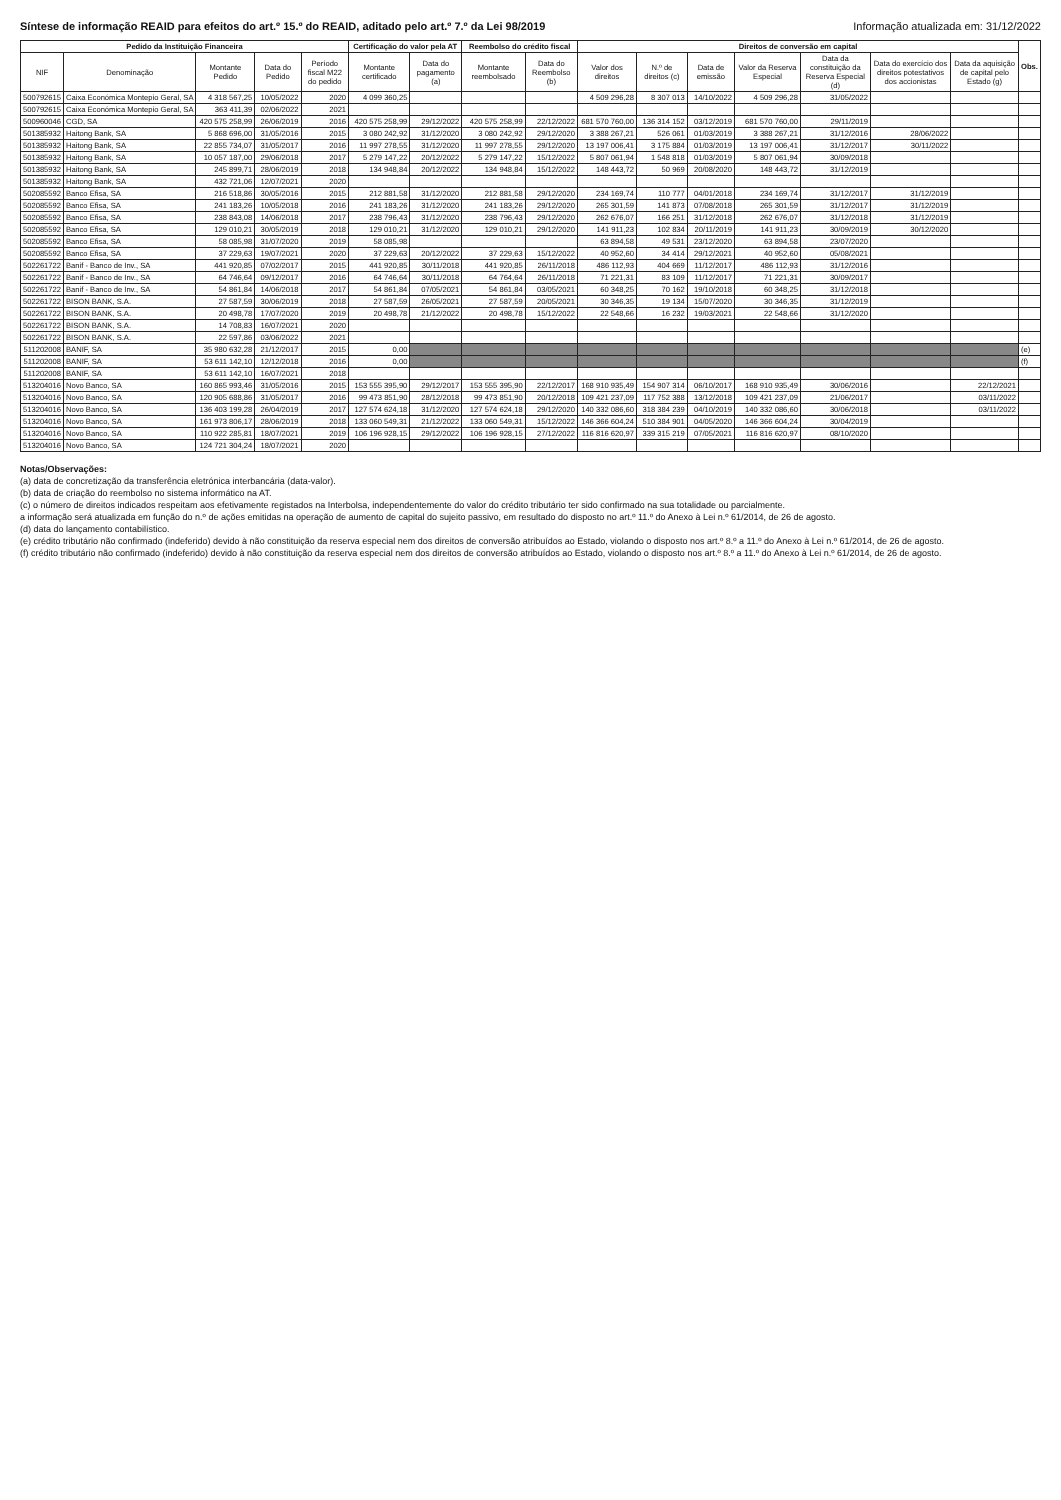Síntese de informação REAID para efeitos do art.º 15.º do REAID, aditado pelo art.º 7.º da Lei 98/2019 Informação atualizada em: 31/12/2022
| Pedido da Instituição Financeira | | | | | Certificação do valor pela AT | | Reembolso do crédito fiscal | | Direitos de conversão em capital | | | | | | | Obs. |
| --- | --- | --- | --- | --- | --- | --- | --- | --- | --- | --- | --- | --- | --- | --- | --- | --- |
| NIF | Denominação | Montante Pedido | Data do Pedido | Período fiscal M22 do pedido | Montante certificado | Data do pagamento (a) | Montante reembolsado | Data do Reembolso (b) | Valor dos direitos | N.º de direitos (c) | Data de emissão | Valor da Reserva Especial | Data da constituição da Reserva Especial (d) | Data do exercício dos direitos potestativos dos accionistas | Data da aquisição de capital pelo Estado (g) | |
| 500792615 | Caixa Económica Montepio Geral, SA | 4 318 567,25 | 10/05/2022 | 2020 | 4 099 360,25 | | | | 4 509 296,28 | 8 307 013 | 14/10/2022 | 4 509 296,28 | 31/05/2022 | | | |
| 500792615 | Caixa Económica Montepio Geral, SA | 363 411,39 | 02/06/2022 | 2021 | | | | | | | | | | | | |
| 500960046 | CGD, SA | 420 575 258,99 | 26/06/2019 | 2016 | 420 575 258,99 | 29/12/2022 | 420 575 258,99 | 22/12/2022 | 681 570 760,00 | 136 314 152 | 03/12/2019 | 681 570 760,00 | 29/11/2019 | | | |
| 501385932 | Haitong Bank, SA | 5 868 696,00 | 31/05/2016 | 2015 | 3 080 242,92 | 31/12/2020 | 3 080 242,92 | 29/12/2020 | 3 388 267,21 | 526 061 | 01/03/2019 | 3 388 267,21 | 31/12/2016 | 28/06/2022 | | |
| 501385932 | Haitong Bank, SA | 22 855 734,07 | 31/05/2017 | 2016 | 11 997 278,55 | 31/12/2020 | 11 997 278,55 | 29/12/2020 | 13 197 006,41 | 3 175 884 | 01/03/2019 | 13 197 006,41 | 31/12/2017 | 30/11/2022 | | |
| 501385932 | Haitong Bank, SA | 10 057 187,00 | 29/06/2018 | 2017 | 5 279 147,22 | 20/12/2022 | 5 279 147,22 | 15/12/2022 | 5 807 061,94 | 1 548 818 | 01/03/2019 | 5 807 061,94 | 30/09/2018 | | | |
| 501385932 | Haitong Bank, SA | 245 899,71 | 28/06/2019 | 2018 | 134 948,84 | 20/12/2022 | 134 948,84 | 15/12/2022 | 148 443,72 | 50 969 | 20/08/2020 | 148 443,72 | 31/12/2019 | | | |
| 501385932 | Haitong Bank, SA | 432 721,06 | 12/07/2021 | 2020 | | | | | | | | | | | | |
| 502085592 | Banco Efisa, SA | 216 518,86 | 30/05/2016 | 2015 | 212 881,58 | 31/12/2020 | 212 881,58 | 29/12/2020 | 234 169,74 | 110 777 | 04/01/2018 | 234 169,74 | 31/12/2017 | 31/12/2019 | | |
| 502085592 | Banco Efisa, SA | 241 183,26 | 10/05/2018 | 2016 | 241 183,26 | 31/12/2020 | 241 183,26 | 29/12/2020 | 265 301,59 | 141 873 | 07/08/2018 | 265 301,59 | 31/12/2017 | 31/12/2019 | | |
| 502085592 | Banco Efisa, SA | 238 843,08 | 14/06/2018 | 2017 | 238 796,43 | 31/12/2020 | 238 796,43 | 29/12/2020 | 262 676,07 | 166 251 | 31/12/2018 | 262 676,07 | 31/12/2018 | 31/12/2019 | | |
| 502085592 | Banco Efisa, SA | 129 010,21 | 30/05/2019 | 2018 | 129 010,21 | 31/12/2020 | 129 010,21 | 29/12/2020 | 141 911,23 | 102 834 | 20/11/2019 | 141 911,23 | 30/09/2019 | 30/12/2020 | | |
| 502085592 | Banco Efisa, SA | 58 085,98 | 31/07/2020 | 2019 | 58 085,98 | | | | 63 894,58 | 49 531 | 23/12/2020 | 63 894,58 | 23/07/2020 | | | |
| 502085592 | Banco Efisa, SA | 37 229,63 | 19/07/2021 | 2020 | 37 229,63 | 20/12/2022 | 37 229,63 | 15/12/2022 | 40 952,60 | 34 414 | 29/12/2021 | 40 952,60 | 05/08/2021 | | | |
| 502261722 | Banif - Banco de Inv., SA | 441 920,85 | 07/02/2017 | 2015 | 441 920,85 | 30/11/2018 | 441 920,85 | 26/11/2018 | 486 112,93 | 404 669 | 11/12/2017 | 486 112,93 | 31/12/2016 | | | |
| 502261722 | Banif - Banco de Inv., SA | 64 746,64 | 09/12/2017 | 2016 | 64 746,64 | 30/11/2018 | 64 764,64 | 26/11/2018 | 71 221,31 | 83 109 | 11/12/2017 | 71 221,31 | 30/09/2017 | | | |
| 502261722 | Banif - Banco de Inv., SA | 54 861,84 | 14/06/2018 | 2017 | 54 861,84 | 07/05/2021 | 54 861,84 | 03/05/2021 | 60 348,25 | 70 162 | 19/10/2018 | 60 348,25 | 31/12/2018 | | | |
| 502261722 | BISON BANK, S.A. | 27 587,59 | 30/06/2019 | 2018 | 27 587,59 | 26/05/2021 | 27 587,59 | 20/05/2021 | 30 346,35 | 19 134 | 15/07/2020 | 30 346,35 | 31/12/2019 | | | |
| 502261722 | BISON BANK, S.A. | 20 498,78 | 17/07/2020 | 2019 | 20 498,78 | 21/12/2022 | 20 498,78 | 15/12/2022 | 22 548,66 | 16 232 | 19/03/2021 | 22 548,66 | 31/12/2020 | | | |
| 502261722 | BISON BANK, S.A. | 14 708,83 | 16/07/2021 | 2020 | | | | | | | | | | | | |
| 502261722 | BISON BANK, S.A. | 22 597,86 | 03/06/2022 | 2021 | | | | | | | | | | | | |
| 511202008 | BANIF, SA | 35 980 632,28 | 21/12/2017 | 2015 | 0,00 | | | | | | | | | | | (e) |
| 511202008 | BANIF, SA | 53 611 142,10 | 12/12/2018 | 2016 | 0,00 | | | | | | | | | | | (f) |
| 511202008 | BANIF, SA | 53 611 142,10 | 16/07/2021 | 2018 | | | | | | | | | | | | |
| 513204016 | Novo Banco, SA | 160 865 993,46 | 31/05/2016 | 2015 | 153 555 395,90 | 29/12/2017 | 153 555 395,90 | 22/12/2017 | 168 910 935,49 | 154 907 314 | 06/10/2017 | 168 910 935,49 | 30/06/2016 | | 22/12/2021 | |
| 513204016 | Novo Banco, SA | 120 905 688,86 | 31/05/2017 | 2016 | 99 473 851,90 | 28/12/2018 | 99 473 851,90 | 20/12/2018 | 109 421 237,09 | 117 752 388 | 13/12/2018 | 109 421 237,09 | 21/06/2017 | | 03/11/2022 | |
| 513204016 | Novo Banco, SA | 136 403 199,28 | 26/04/2019 | 2017 | 127 574 624,18 | 31/12/2020 | 127 574 624,18 | 29/12/2020 | 140 332 086,60 | 318 384 239 | 04/10/2019 | 140 332 086,60 | 30/06/2018 | | 03/11/2022 | |
| 513204016 | Novo Banco, SA | 161 973 806,17 | 28/06/2019 | 2018 | 133 060 549,31 | 21/12/2022 | 133 060 549,31 | 15/12/2022 | 146 366 604,24 | 510 384 901 | 04/05/2020 | 146 366 604,24 | 30/04/2019 | | | |
| 513204016 | Novo Banco, SA | 110 922 285,81 | 18/07/2021 | 2019 | 106 196 928,15 | 29/12/2022 | 106 196 928,15 | 27/12/2022 | 116 816 620,97 | 339 315 219 | 07/05/2021 | 116 816 620,97 | 08/10/2020 | | | |
| 513204016 | Novo Banco, SA | 124 721 304,24 | 18/07/2021 | 2020 | | | | | | | | | | | | |
Notas/Observações:
(a) data de concretização da transferência eletrónica interbancária (data-valor).
(b) data de criação do reembolso no sistema informático na AT.
(c) o número de direitos indicados respeitam aos efetivamente registados na Interbolsa, independentemente do valor do crédito tributário ter sido confirmado na sua totalidade ou parcialmente.
a informação será atualizada em função do n.º de ações emitidas na operação de aumento de capital do sujeito passivo, em resultado do disposto no art.º 11.º do Anexo à Lei n.º 61/2014, de 26 de agosto.
(d) data do lançamento contabilístico.
(e) crédito tributário não confirmado (indeferido) devido à não constituição da reserva especial nem dos direitos de conversão atribuídos ao Estado, violando o disposto nos art.º 8.º a 11.º do Anexo à Lei n.º 61/2014, de 26 de agosto.
(f) crédito tributário não confirmado (indeferido) devido à não constituição da reserva especial nem dos direitos de conversão atribuídos ao Estado, violando o disposto nos art.º 8.º a 11.º do Anexo à Lei n.º 61/2014, de 26 de agosto.